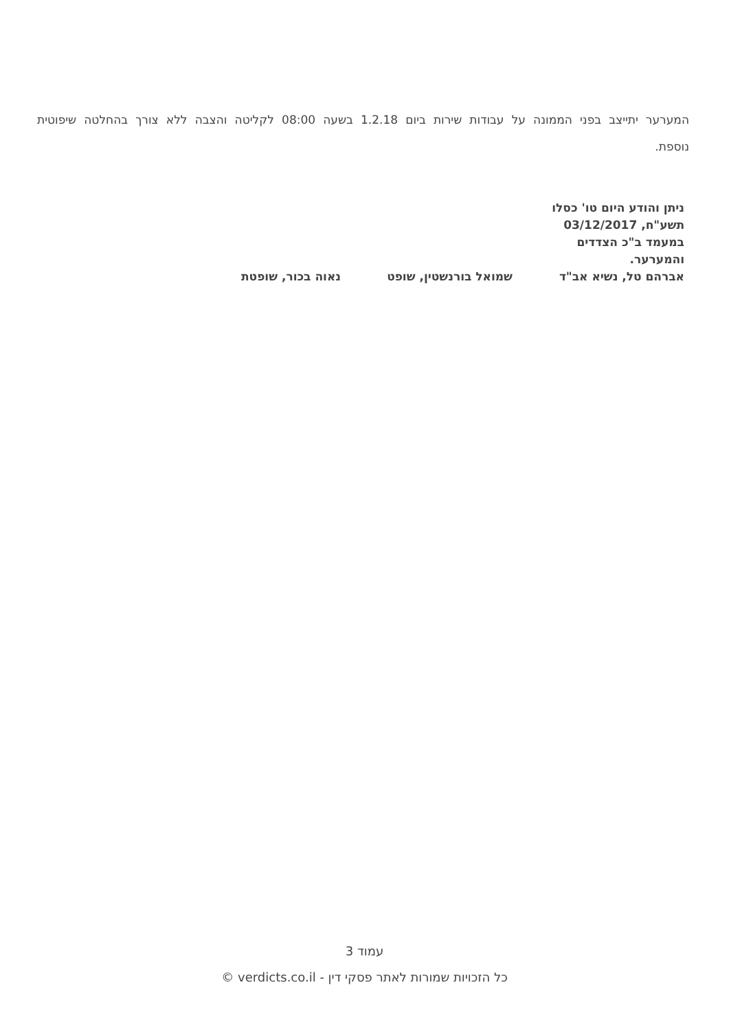המערער יתייצב בפני הממונה על עבודות שירות ביום 1.2.18 בשעה 08:00 לקליטה והצבה ללא צורך בהחלטה שיפוטית נוספת.
ניתן והודע היום טו' כסלו תשע"ח, 03/12/2017 במעמד ב"כ הצדדים והמערער.
אברהם טל, נשיא אב"ד שמואל בורנשטין, שופט נאוה בכור, שופטת
עמוד 3
כל הזכויות שמורות לאתר פסקי דין - verdicts.co.il ©